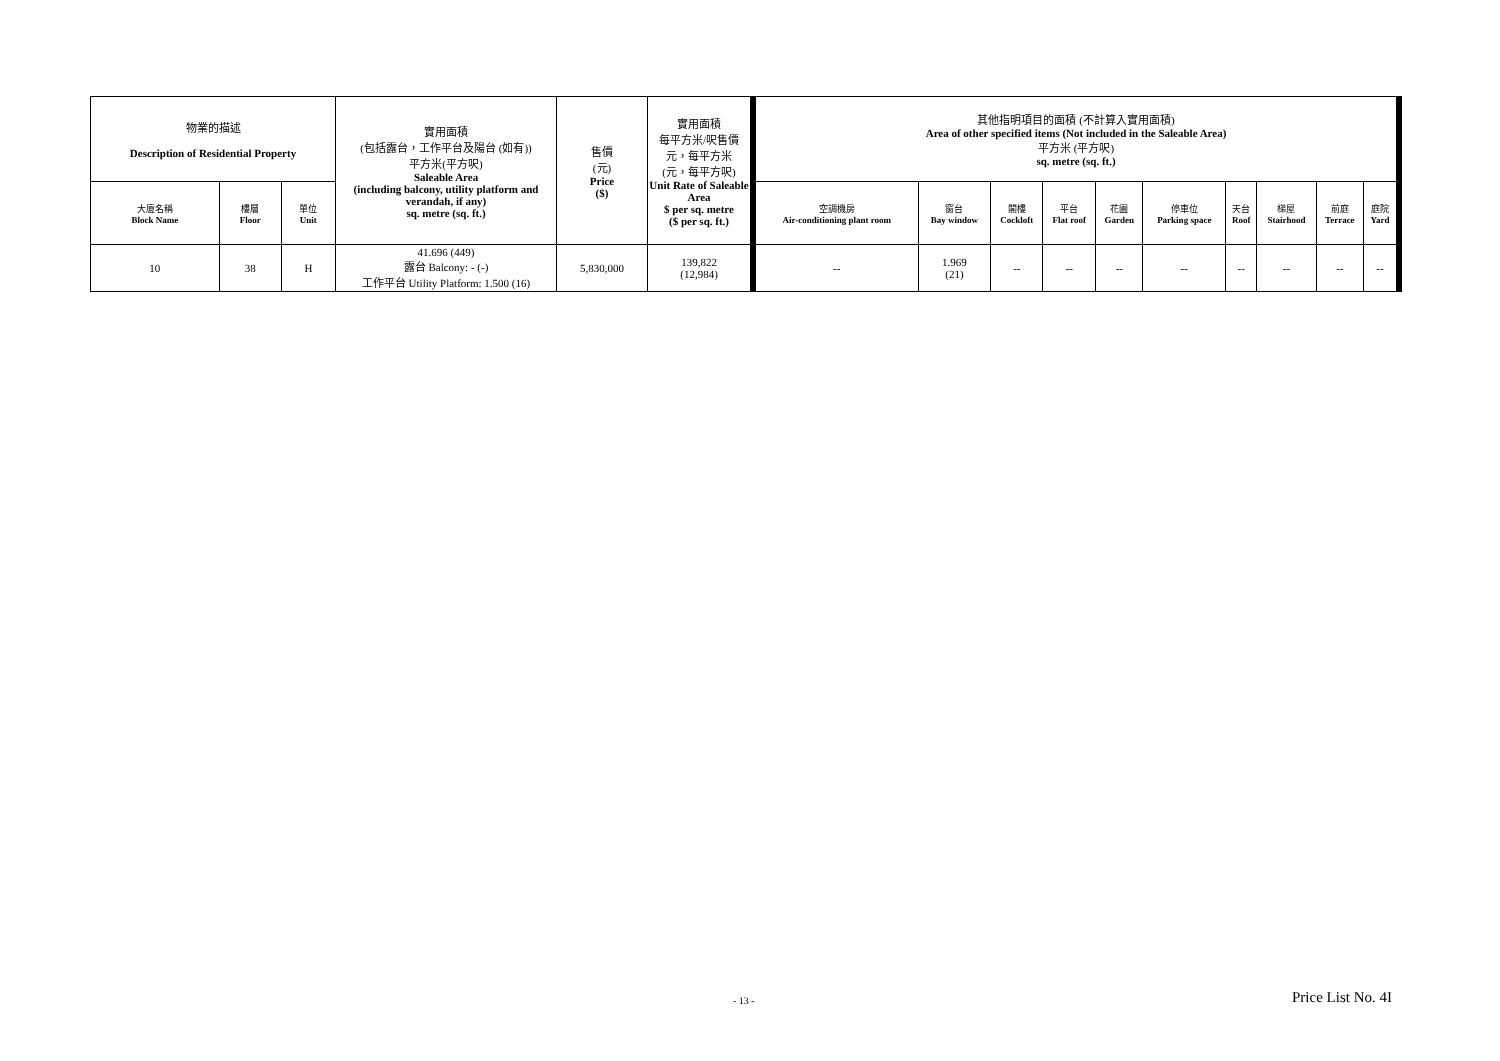| 物業的描述 Description of Residential Property | | | 實用面積 (包括露台，工作平台及陽台 (如有)) 平方米(平方呎) Saleable Area (including balcony, utility platform and verandah, if any) sq. metre (sq. ft.) | 售價 (元) Price ($) | 實用面積 每平方米/呎售價 元，每平方米 (元，每平方呎) Unit Rate of Saleable Area $ per sq. metre ($ per sq. ft.) | 其他指明項目的面積 (不計算入實用面積) Area of other specified items (Not included in the Saleable Area) 平方米 (平方呎) sq. metre (sq. ft.) | | | | | | | | | |
| --- | --- | --- | --- | --- | --- | --- | --- | --- | --- | --- | --- | --- | --- | --- | --- |
| 大廈名稱 Block Name | 樓層 Floor | 單位 Unit | | | | 空調機房 Air-conditioning plant room | 窗台 Bay window | 閣樓 Cockloft | 平台 Flat roof | 花園 Garden | 停車位 Parking space | 天台 Roof | 梯屋 Stairhood | 前庭 Terrace | 庭院 Yard |
| 10 | 38 | H | 41.696 (449) 露台 Balcony: - (-) 工作平台 Utility Platform: 1.500 (16) | 5,830,000 | 139,822 (12,984) | -- | 1.969 (21) | -- | -- | -- | -- | -- | -- | -- | -- |
- 13 - Price List No. 4I